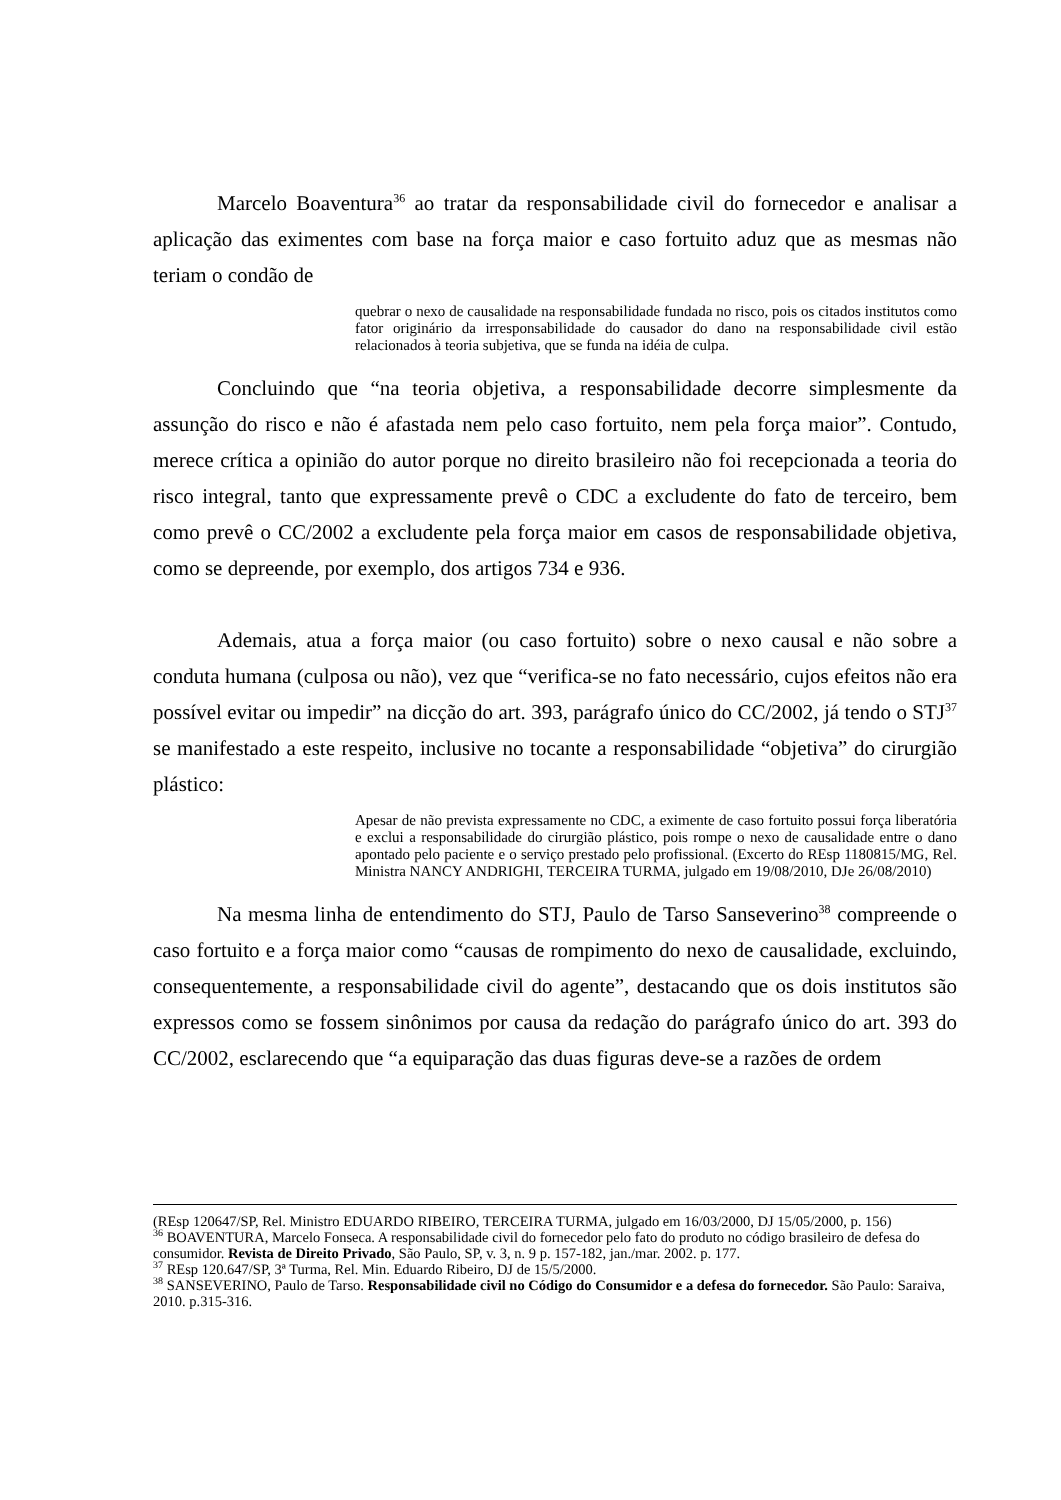Marcelo Boaventura<sup>36</sup> ao tratar da responsabilidade civil do fornecedor e analisar a aplicação das eximentes com base na força maior e caso fortuito aduz que as mesmas não teriam o condão de
quebrar o nexo de causalidade na responsabilidade fundada no risco, pois os citados institutos como fator originário da irresponsabilidade do causador do dano na responsabilidade civil estão relacionados à teoria subjetiva, que se funda na idéia de culpa.
Concluindo que “na teoria objetiva, a responsabilidade decorre simplesmente da assunção do risco e não é afastada nem pelo caso fortuito, nem pela força maior”. Contudo, merece crítica a opinião do autor porque no direito brasileiro não foi recepcionada a teoria do risco integral, tanto que expressamente prevê o CDC a excludente do fato de terceiro, bem como prevê o CC/2002 a excludente pela força maior em casos de responsabilidade objetiva, como se depreende, por exemplo, dos artigos 734 e 936.
Ademais, atua a força maior (ou caso fortuito) sobre o nexo causal e não sobre a conduta humana (culposa ou não), vez que “verifica-se no fato necessário, cujos efeitos não era possível evitar ou impedir” na dicção do art. 393, parágrafo único do CC/2002, já tendo o STJ<sup>37</sup> se manifestado a este respeito, inclusive no tocante a responsabilidade “objetiva” do cirurgião plástico:
Apesar de não prevista expressamente no CDC, a eximente de caso fortuito possui força liberatória e exclui a responsabilidade do cirurgião plástico, pois rompe o nexo de causalidade entre o dano apontado pelo paciente e o serviço prestado pelo profissional. (Excerto do REsp 1180815/MG, Rel. Ministra NANCY ANDRIGHI, TERCEIRA TURMA, julgado em 19/08/2010, DJe 26/08/2010)
Na mesma linha de entendimento do STJ, Paulo de Tarso Sanseverino<sup>38</sup> compreende o caso fortuito e a força maior como “causas de rompimento do nexo de causalidade, excluindo, consequentemente, a responsabilidade civil do agente”, destacando que os dois institutos são expressos como se fossem sinônimos por causa da redação do parágrafo único do art. 393 do CC/2002, esclarecendo que “a equiparação das duas figuras deve-se a razões de ordem
(REsp 120647/SP, Rel. Ministro EDUARDO RIBEIRO, TERCEIRA TURMA, julgado em 16/03/2000, DJ 15/05/2000, p. 156)
<sup>36</sup> BOAVENTURA, Marcelo Fonseca. A responsabilidade civil do fornecedor pelo fato do produto no código brasileiro de defesa do consumidor. Revista de Direito Privado, São Paulo, SP, v. 3, n. 9 p. 157-182, jan./mar. 2002. p. 177.
<sup>37</sup> REsp 120.647/SP, 3ª Turma, Rel. Min. Eduardo Ribeiro, DJ de 15/5/2000.
<sup>38</sup> SANSEVERINO, Paulo de Tarso. Responsabilidade civil no Código do Consumidor e a defesa do fornecedor. São Paulo: Saraiva, 2010. p.315-316.